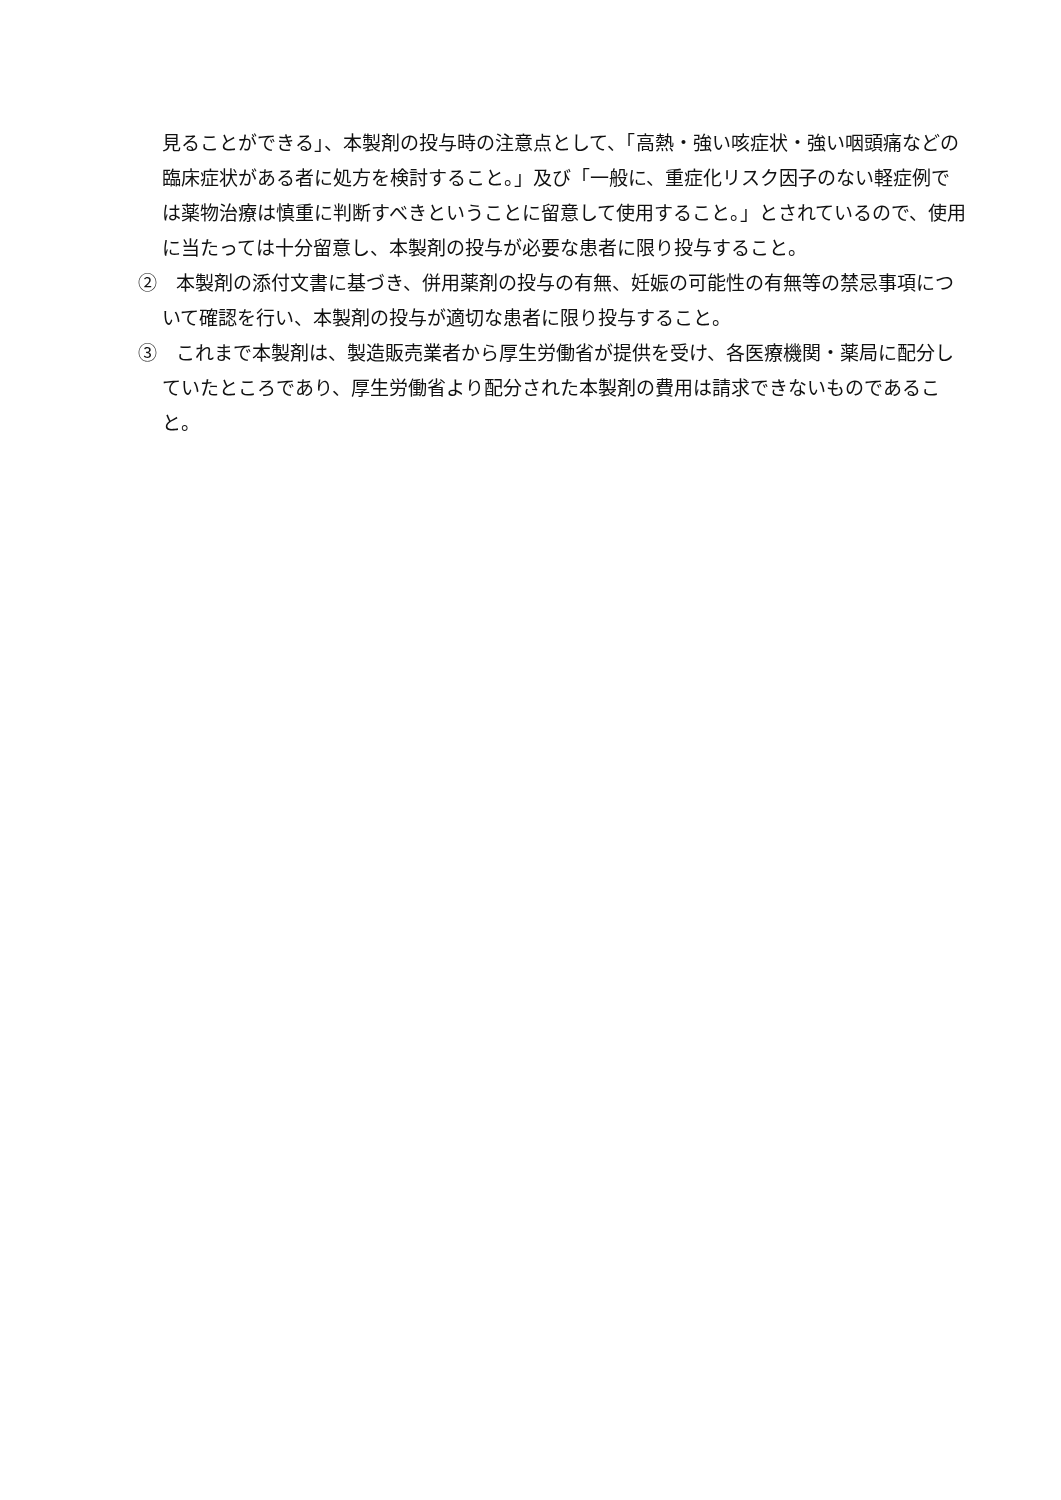見ることができる」、本製剤の投与時の注意点として、「高熱・強い咳症状・強い咽頭痛などの臨床症状がある者に処方を検討すること。」及び「一般に、重症化リスク因子のない軽症例では薬物治療は慎重に判断すべきということに留意して使用すること。」とされているので、使用に当たっては十分留意し、本製剤の投与が必要な患者に限り投与すること。
②　本製剤の添付文書に基づき、併用薬剤の投与の有無、妊娠の可能性の有無等の禁忌事項について確認を行い、本製剤の投与が適切な患者に限り投与すること。
③　これまで本製剤は、製造販売業者から厚生労働省が提供を受け、各医療機関・薬局に配分していたところであり、厚生労働省より配分された本製剤の費用は請求できないものであること。